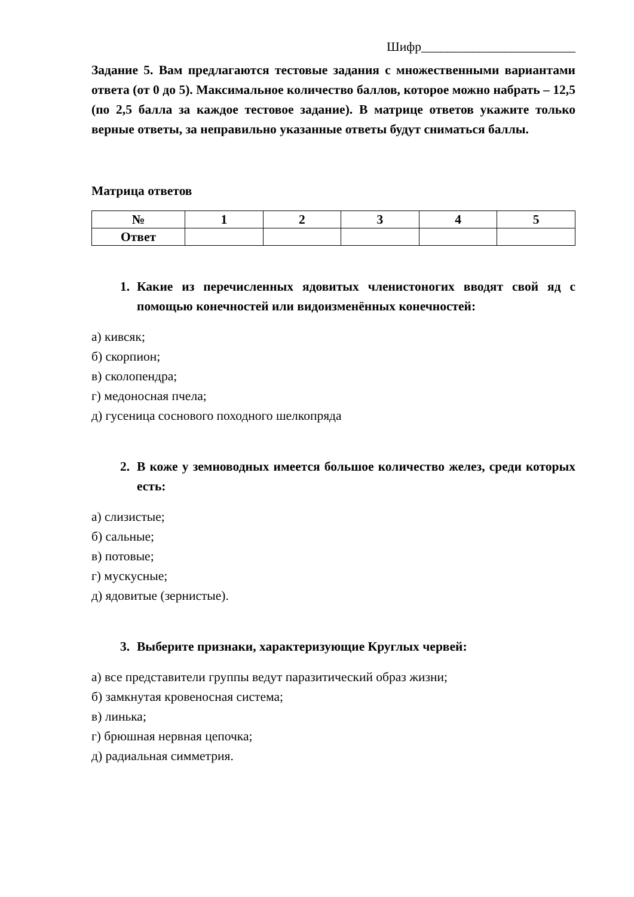Шифр________________________
Задание 5. Вам предлагаются тестовые задания с множественными вариантами ответа (от 0 до 5). Максимальное количество баллов, которое можно набрать – 12,5 (по 2,5 балла за каждое тестовое задание). В матрице ответов укажите только верные ответы, за неправильно указанные ответы будут сниматься баллы.
Матрица ответов
| № | 1 | 2 | 3 | 4 | 5 |
| --- | --- | --- | --- | --- | --- |
| Ответ | | | | | |
1. Какие из перечисленных ядовитых членистоногих вводят свой яд с помощью конечностей или видоизменённых конечностей:
а) кивсяк;
б) скорпион;
в) сколопендра;
г) медоносная пчела;
д) гусеница соснового походного шелкопряда
2. В коже у земноводных имеется большое количество желез, среди которых есть:
а) слизистые;
б) сальные;
в) потовые;
г) мускусные;
д) ядовитые (зернистые).
3. Выберите признаки, характеризующие Круглых червей:
а) все представители группы ведут паразитический образ жизни;
б) замкнутая кровеносная система;
в) линька;
г) брюшная нервная цепочка;
д) радиальная симметрия.